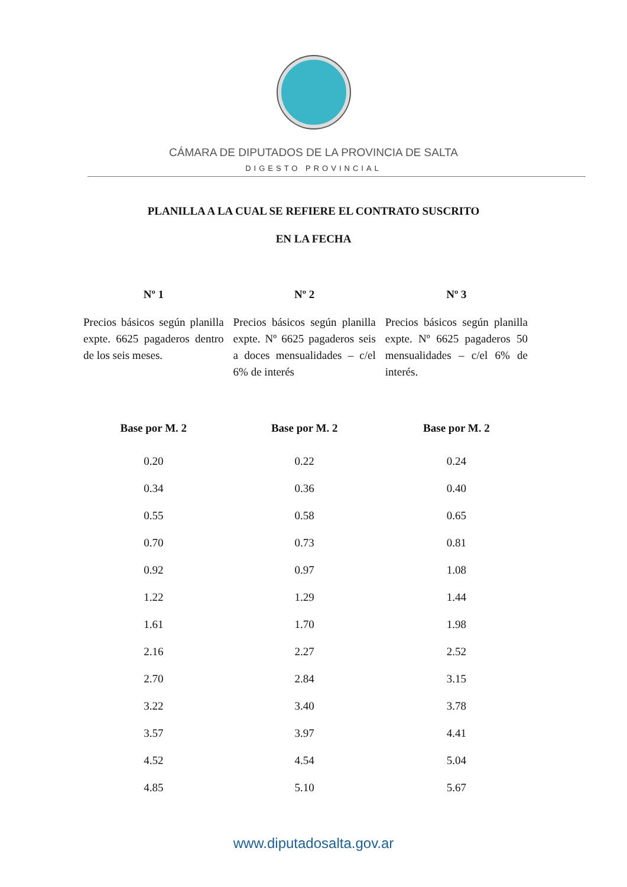CÁMARA DE DIPUTADOS DE LA PROVINCIA DE SALTA
DIGESTO PROVINCIAL
PLANILLA A LA CUAL SE REFIERE EL CONTRATO SUSCRITO
EN LA FECHA
| Nº 1 | Nº 2 | Nº 3 |
| --- | --- | --- |
| Precios básicos según planilla expte. 6625 pagaderos dentro de los seis meses. | Precios básicos según planilla expte. Nº 6625 pagaderos seis a doces mensualidades – c/el 6% de interés | Precios básicos según planilla expte. Nº 6625 pagaderos 50 mensualidades – c/el 6% de interés. |
| Base por M. 2 | Base por M. 2 | Base por M. 2 |
| 0.20 | 0.22 | 0.24 |
| 0.34 | 0.36 | 0.40 |
| 0.55 | 0.58 | 0.65 |
| 0.70 | 0.73 | 0.81 |
| 0.92 | 0.97 | 1.08 |
| 1.22 | 1.29 | 1.44 |
| 1.61 | 1.70 | 1.98 |
| 2.16 | 2.27 | 2.52 |
| 2.70 | 2.84 | 3.15 |
| 3.22 | 3.40 | 3.78 |
| 3.57 | 3.97 | 4.41 |
| 4.52 | 4.54 | 5.04 |
| 4.85 | 5.10 | 5.67 |
www.diputadosalta.gov.ar